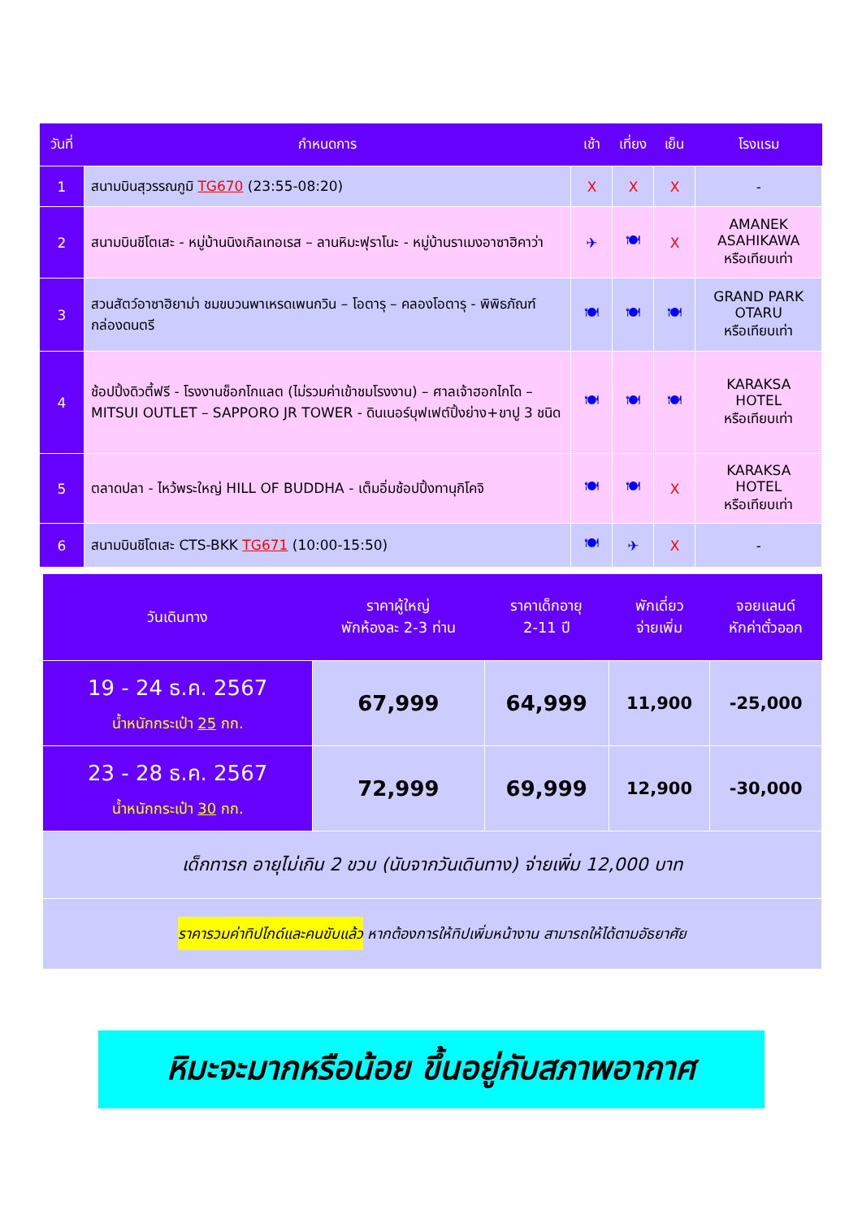| วันที่ | กำหนดการ | เช้า | เที่ยง | เย็น | โรงแรม |
| --- | --- | --- | --- | --- | --- |
| 1 | สนามบินสุวรรณภูมิ TG670 (23:55-08:20) | X | X | X | - |
| 2 | สนามบินชิโตเสะ - หมู่บ้านนิงเกิลเทอเรส – ลานหิมะฟุราโนะ - หมู่บ้านราเมงอาซาฮิคาว่า | ✈ | 🍽 | X | AMANEK ASAHIKAWA หรือเทียบเท่า |
| 3 | สวนสัตว์อาซาฮิยาม่า ชมขบวนพาเหรดเพนกวิน – โอตารุ – คลองโอตารุ - พิพิธภัณฑ์กล่องดนตรี | 🍽 | 🍽 | 🍽 | GRAND PARK OTARU หรือเทียบเท่า |
| 4 | ช้อปปิ้งดิวตี้ฟรี - โรงงานช็อกโกแลต (ไม่รวมค่าเข้าชมโรงงาน) – ศาลเจ้าฮอกไกโด – MITSUI OUTLET – SAPPORO JR TOWER - ดินเนอร์บุฟเฟต์ปิ้งย่าง+ขาปู 3 ชนิด | 🍽 | 🍽 | 🍽 | KARAKSA HOTEL หรือเทียบเท่า |
| 5 | ตลาดปลา - ไหว้พระใหญ่ HILL OF BUDDHA - เต็มอิ่มช้อปปิ้งทานุกิโคจิ | 🍽 | 🍽 | X | KARAKSA HOTEL หรือเทียบเท่า |
| 6 | สนามบินชิโตเสะ CTS-BKK TG671 (10:00-15:50) | 🍽 | ✈ | X | - |
| วันเดินทาง | ราคาผู้ใหญ่ พักห้องละ 2-3 ท่าน | ราคาเด็กอายุ 2-11 ปี | พักเดี่ยว จ่ายเพิ่ม | จอยแลนด์ หักค่าตั๋วออก |
| --- | --- | --- | --- | --- |
| 19 - 24 ธ.ค. 2567 น้ำหนักกระเป๋า 25 กก. | 67,999 | 64,999 | 11,900 | -25,000 |
| 23 - 28 ธ.ค. 2567 น้ำหนักกระเป๋า 30 กก. | 72,999 | 69,999 | 12,900 | -30,000 |
| เด็กทารก อายุไม่เกิน 2 ขวบ (นับจากวันเดินทาง) จ่ายเพิ่ม 12,000 บาท | | | | |
| ราคารวมค่าทิปไกด์และคนขับแล้ว หากต้องการให้ทิปเพิ่มหน้างาน สามารถให้ได้ตามอัธยาศัย | | | | |
หิมะจะมากหรือน้อย ขึ้นอยู่กับสภาพอากาศ